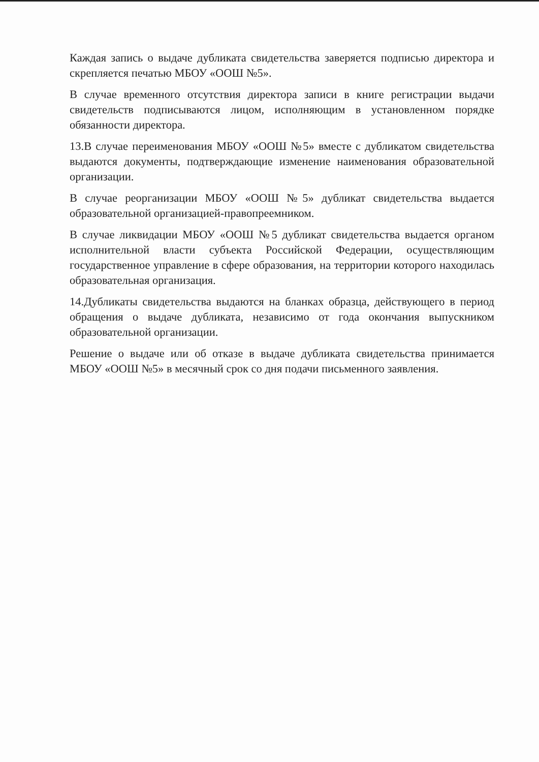Каждая запись о выдаче дубликата свидетельства заверяется подписью директора и скрепляется печатью МБОУ «ООШ №5».
В случае временного отсутствия директора записи в книге регистрации выдачи свидетельств подписываются лицом, исполняющим в установленном порядке обязанности директора.
13.В случае переименования МБОУ «ООШ №5» вместе с дубликатом свидетельства выдаются документы, подтверждающие изменение наименования образовательной организации.
В случае реорганизации МБОУ «ООШ №5» дубликат свидетельства выдается образовательной организацией-правопреемником.
В случае ликвидации МБОУ «ООШ №5 дубликат свидетельства выдается органом исполнительной власти субъекта Российской Федерации, осуществляющим государственное управление в сфере образования, на территории которого находилась образовательная организация.
14.Дубликаты свидетельства выдаются на бланках образца, действующего в период обращения о выдаче дубликата, независимо от года окончания выпускником образовательной организации.
Решение о выдаче или об отказе в выдаче дубликата свидетельства принимается МБОУ «ООШ №5» в месячный срок со дня подачи письменного заявления.